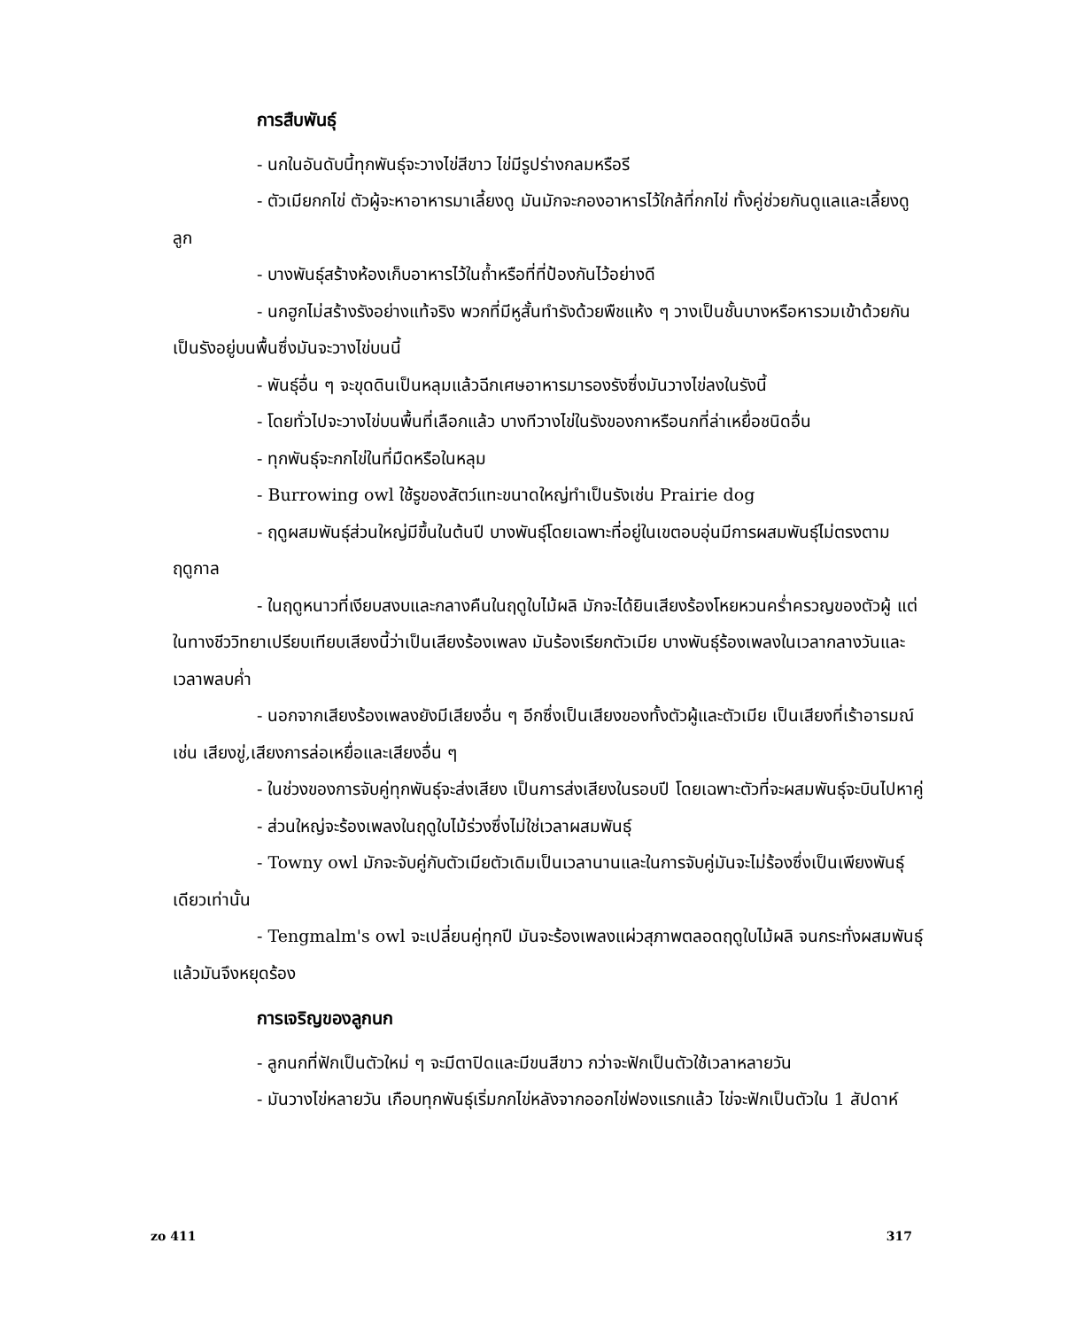การสืบพันธุ์
- นกในอันดับนี้ทุกพันธุ์จะวางไข่สีขาว ไข่มีรูปร่างกลมหรือรี
- ตัวเมียกกไข่ ตัวผู้จะหาอาหารมาเลี้ยงดู มันมักจะกองอาหารไว้ใกล้ที่กกไข่ ทั้งคู่ช่วยกันดูแลและเลี้ยงดูลูก
- บางพันธุ์สร้างห้องเก็บอาหารไว้ในถ้ำหรือที่ที่ป้องกันไว้อย่างดี
- นกฮูกไม่สร้างรังอย่างแท้จริง พวกที่มีหูสั้นทำรังด้วยพืชแห้ง ๆ วางเป็นชั้นบางหรือหารวมเข้าด้วยกันเป็นรังอยู่บนพื้นซึ่งมันจะวางไข่บนนี้
- พันธุ์อื่น ๆ จะขุดดินเป็นหลุมแล้วฉีกเศษอาหารมารองรังซึ่งมันวางไข่ลงในรังนี้
- โดยทั่วไปจะวางไข่บนพื้นที่เลือกแล้ว บางทีวางไข่ในรังของกาหรือนกที่ล่าเหยื่อชนิดอื่น
- ทุกพันธุ์จะกกไข่ในที่มืดหรือในหลุม
- Burrowing owl ใช้รูของสัตว์แทะขนาดใหญ่ทำเป็นรังเช่น Prairie dog
- ฤดูผสมพันธุ์ส่วนใหญ่มีขึ้นในต้นปี บางพันธุ์โดยเฉพาะที่อยู่ในเขตอบอุ่นมีการผสมพันธุ์ไม่ตรงตามฤดูกาล
- ในฤดูหนาวที่เงียบสงบและกลางคืนในฤดูใบไม้ผลิ มักจะได้ยินเสียงร้องโหยหวนคร่ำครวญของตัวผู้ แต่ในทางชีววิทยาเปรียบเทียบเสียงนี้ว่าเป็นเสียงร้องเพลง มันร้องเรียกตัวเมีย บางพันธุ์ร้องเพลงในเวลากลางวันและเวลาพลบค่ำ
- นอกจากเสียงร้องเพลงยังมีเสียงอื่น ๆ อีกซึ่งเป็นเสียงของทั้งตัวผู้และตัวเมีย เป็นเสียงที่เร้าอารมณ์เช่น เสียงขู่,เสียงการล่อเหยื่อและเสียงอื่น ๆ
- ในช่วงของการจับคู่ทุกพันธุ์จะส่งเสียง เป็นการส่งเสียงในรอบปี โดยเฉพาะตัวที่จะผสมพันธุ์จะบินไปหาคู่
- ส่วนใหญ่จะร้องเพลงในฤดูใบไม้ร่วงซึ่งไม่ใช่เวลาผสมพันธุ์
- Towny owl มักจะจับคู่กับตัวเมียตัวเดิมเป็นเวลานานและในการจับคู่มันจะไม่ร้องซึ่งเป็นเพียงพันธุ์เดียวเท่านั้น
- Tengmalm's owl จะเปลี่ยนคู่ทุกปี มันจะร้องเพลงแผ่วสุภาพตลอดฤดูใบไม้ผลิ จนกระทั่งผสมพันธุ์แล้วมันจึงหยุดร้อง
การเจริญของลูกนก
- ลูกนกที่ฟักเป็นตัวใหม่ ๆ จะมีตาปิดและมีขนสีขาว กว่าจะฟักเป็นตัวใช้เวลาหลายวัน
- มันวางไข่หลายวัน เกือบทุกพันธุ์เริ่มกกไข่หลังจากออกไข่ฟองแรกแล้ว ไข่จะฟักเป็นตัวใน 1 สัปดาห์
zo 411 317